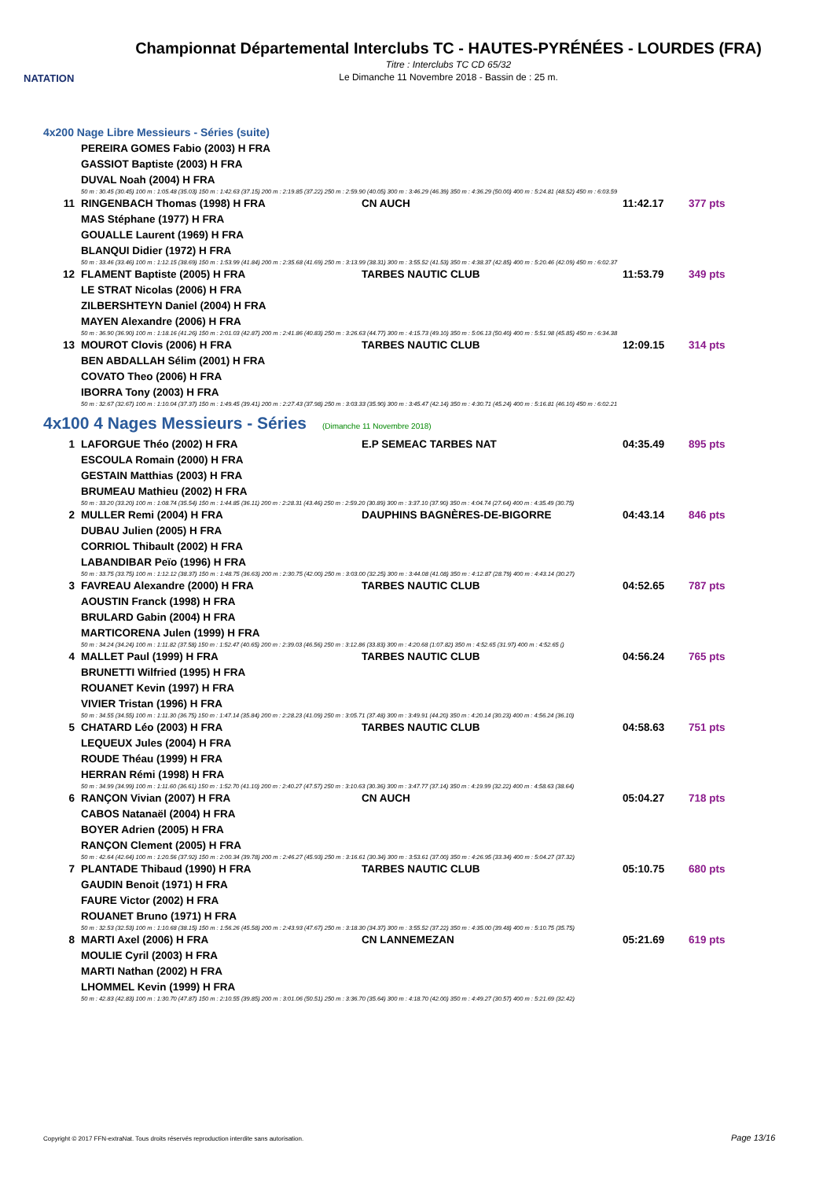NATATION
Championnat Départemental Interclubs TC - HAUTES-PYRÉNÉES - LOURDES (FRA)
Titre : Interclubs TC CD 65/32
Le Dimanche 11 Novembre 2018 - Bassin de : 25 m.
4x200 Nage Libre Messieurs - Séries (suite)
| | PEREIRA GOMES Fabio (2003) H FRA | | | |
| | GASSIOT Baptiste (2003) H FRA | | | |
| | DUVAL Noah (2004) H FRA | | | |
| | 50 m : 30.45 (30.45) 100 m : 1:05.48 (35.03) 150 m : 1:42.63 (37.15) 200 m : 2:19.85 (37.22) 250 m : 2:59.90 (40.05) 300 m : 3:46.29 (46.39) 350 m : 4:36.29 (50.00) 400 m : 5:24.81 (48.52) 450 m : 6:03.59 | | | |
| 11 | RINGENBACH Thomas (1998) H FRA | CN AUCH | 11:42.17 | 377 pts |
| | MAS Stéphane (1977) H FRA | | | |
| | GOUALLE Laurent (1969) H FRA | | | |
| | BLANQUI Didier (1972) H FRA | | | |
| | 50 m : 33.46 (33.46) 100 m : 1:12.15 (38.69) 150 m : 1:53.99 (41.84) 200 m : 2:35.68 (41.69) 250 m : 3:13.99 (38.31) 300 m : 3:55.52 (41.53) 350 m : 4:38.37 (42.85) 400 m : 5:20.46 (42.09) 450 m : 6:02.37 | | | |
| 12 | FLAMENT Baptiste (2005) H FRA | TARBES NAUTIC CLUB | 11:53.79 | 349 pts |
| | LE STRAT Nicolas (2006) H FRA | | | |
| | ZILBERSHTEYN Daniel (2004) H FRA | | | |
| | MAYEN Alexandre (2006) H FRA | | | |
| | 50 m : 36.90 (36.90) 100 m : 1:18.16 (41.26) 150 m : 2:01.03 (42.87) 200 m : 2:41.86 (40.83) 250 m : 3:26.63 (44.77) 300 m : 4:15.73 (49.10) 350 m : 5:06.13 (50.40) 400 m : 5:51.98 (45.85) 450 m : 6:34.38 | | | |
| 13 | MOUROT Clovis (2006) H FRA | TARBES NAUTIC CLUB | 12:09.15 | 314 pts |
| | BEN ABDALLAH Sélim (2001) H FRA | | | |
| | COVATO Theo (2006) H FRA | | | |
| | IBORRA Tony (2003) H FRA | | | |
| | 50 m : 32.67 (32.67) 100 m : 1:10.04 (37.37) 150 m : 1:49.45 (39.41) 200 m : 2:27.43 (37.98) 250 m : 3:03.33 (35.90) 300 m : 3:45.47 (42.14) 350 m : 4:30.71 (45.24) 400 m : 5:16.81 (46.10) 450 m : 6:02.21 | | | |
4x100 4 Nages Messieurs - Séries (Dimanche 11 Novembre 2018)
| 1 | LAFORGUE Théo (2002) H FRA | E.P SEMEAC TARBES NAT | 04:35.49 | 895 pts |
| | ESCOULA Romain (2000) H FRA | | | |
| | GESTAIN Matthias (2003) H FRA | | | |
| | BRUMEAU Mathieu (2002) H FRA | | | |
| | 50 m : 33.20 (33.20) 100 m : 1:08.74 (35.54) 150 m : 1:44.85 (36.11) 200 m : 2:28.31 (43.46) 250 m : 2:59.20 (30.89) 300 m : 3:37.10 (37.90) 350 m : 4:04.74 (27.64) 400 m : 4:35.49 (30.75) | | | |
| 2 | MULLER Remi (2004) H FRA | DAUPHINS BAGNÈRES-DE-BIGORRE | 04:43.14 | 846 pts |
| | DUBAU Julien (2005) H FRA | | | |
| | CORRIOL Thibault (2002) H FRA | | | |
| | LABANDIBAR Peïo (1996) H FRA | | | |
| | 50 m : 33.75 (33.75) 100 m : 1:12.12 (38.37) 150 m : 1:48.75 (36.63) 200 m : 2:30.75 (42.00) 250 m : 3:03.00 (32.25) 300 m : 3:44.08 (41.08) 350 m : 4:12.87 (28.79) 400 m : 4:43.14 (30.27) | | | |
| 3 | FAVREAU Alexandre (2000) H FRA | TARBES NAUTIC CLUB | 04:52.65 | 787 pts |
| | AOUSTIN Franck (1998) H FRA | | | |
| | BRULARD Gabin (2004) H FRA | | | |
| | MARTICORENA Julen (1999) H FRA | | | |
| | 50 m : 34.24 (34.24) 100 m : 1:11.82 (37.58) 150 m : 1:52.47 (40.65) 200 m : 2:39.03 (46.56) 250 m : 3:12.86 (33.83) 300 m : 4:20.68 (1:07.82) 350 m : 4:52.65 (31.97) 400 m : 4:52.65 () | | | |
| 4 | MALLET Paul (1999) H FRA | TARBES NAUTIC CLUB | 04:56.24 | 765 pts |
| | BRUNETTI Wilfried (1995) H FRA | | | |
| | ROUANET Kevin (1997) H FRA | | | |
| | VIVIER Tristan (1996) H FRA | | | |
| | 50 m : 34.55 (34.55) 100 m : 1:11.30 (36.75) 150 m : 1:47.14 (35.84) 200 m : 2:28.23 (41.09) 250 m : 3:05.71 (37.48) 300 m : 3:49.91 (44.20) 350 m : 4:20.14 (30.23) 400 m : 4:56.24 (36.10) | | | |
| 5 | CHATARD Léo (2003) H FRA | TARBES NAUTIC CLUB | 04:58.63 | 751 pts |
| | LEQUEUX Jules (2004) H FRA | | | |
| | ROUDE Théau (1999) H FRA | | | |
| | HERRAN Rémi (1998) H FRA | | | |
| | 50 m : 34.99 (34.99) 100 m : 1:11.60 (36.61) 150 m : 1:52.70 (41.10) 200 m : 2:40.27 (47.57) 250 m : 3:10.63 (30.36) 300 m : 3:47.77 (37.14) 350 m : 4:19.99 (32.22) 400 m : 4:58.63 (38.64) | | | |
| 6 | RANÇON Vivian (2007) H FRA | CN AUCH | 05:04.27 | 718 pts |
| | CABOS Natanaël (2004) H FRA | | | |
| | BOYER Adrien (2005) H FRA | | | |
| | RANÇON Clement (2005) H FRA | | | |
| | 50 m : 42.64 (42.64) 100 m : 1:20.56 (37.92) 150 m : 2:00.34 (39.78) 200 m : 2:46.27 (45.93) 250 m : 3:16.61 (30.34) 300 m : 3:53.61 (37.00) 350 m : 4:26.95 (33.34) 400 m : 5:04.27 (37.32) | | | |
| 7 | PLANTADE Thibaud (1990) H FRA | TARBES NAUTIC CLUB | 05:10.75 | 680 pts |
| | GAUDIN Benoit (1971) H FRA | | | |
| | FAURE Victor (2002) H FRA | | | |
| | ROUANET Bruno (1971) H FRA | | | |
| | 50 m : 32.53 (32.53) 100 m : 1:10.68 (38.15) 150 m : 1:56.26 (45.58) 200 m : 2:43.93 (47.67) 250 m : 3:18.30 (34.37) 300 m : 3:55.52 (37.22) 350 m : 4:35.00 (39.48) 400 m : 5:10.75 (35.75) | | | |
| 8 | MARTI Axel (2006) H FRA | CN LANNEMEZAN | 05:21.69 | 619 pts |
| | MOULIE Cyril (2003) H FRA | | | |
| | MARTI Nathan (2002) H FRA | | | |
| | LHOMMEL Kevin (1999) H FRA | | | |
| | 50 m : 42.83 (42.83) 100 m : 1:30.70 (47.87) 150 m : 2:10.55 (39.85) 200 m : 3:01.06 (50.51) 250 m : 3:36.70 (35.64) 300 m : 4:18.70 (42.00) 350 m : 4:49.27 (30.57) 400 m : 5:21.69 (32.42) | | | |
Copyright © 2017 FFN-extraNat. Tous droits réservés reproduction interdite sans autorisation.
Page 13/16